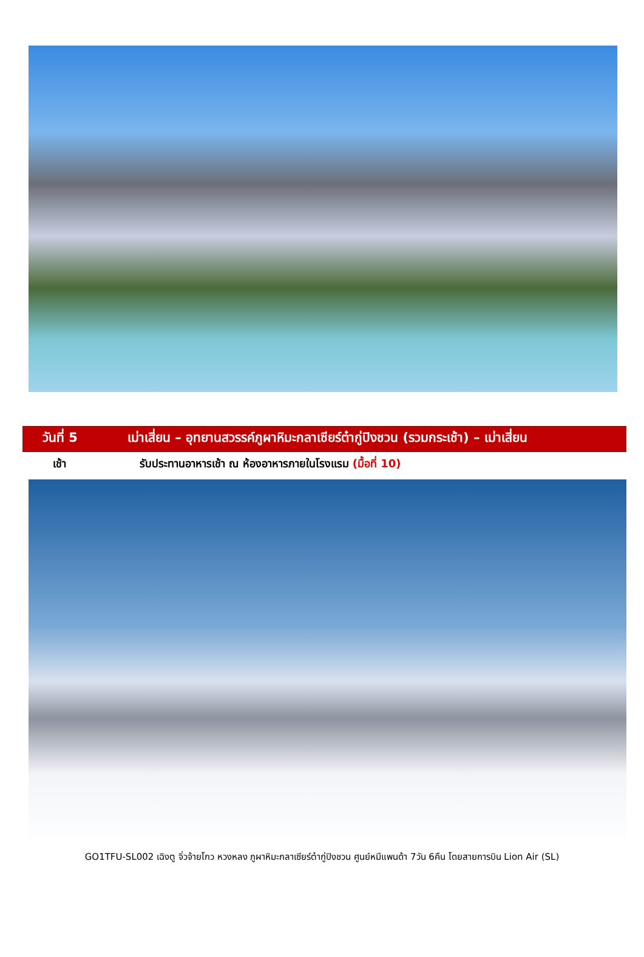วันที่ 5 เม่าเสี่ยน – อุทยานสวรรค์ภูผาหิมะกลาเซียร์ต๋ากู่ปิงชวน (รวมกระเช้า) – เม่าเสี่ยน
เช้า รับประทานอาหารเช้า ณ ห้องอาหารภายในโรงแรม (มื้อที่ 10)
GO1TFU-SL002 เฉิงตู จิ่วจ้ายโกว หวงหลง ภูผาหิมะกลาเซียร์ต๋ากู่ปิงชวน ศูนย์หมีแพนด้า 7วัน 6คืน โดยสายการบิน Lion Air (SL)